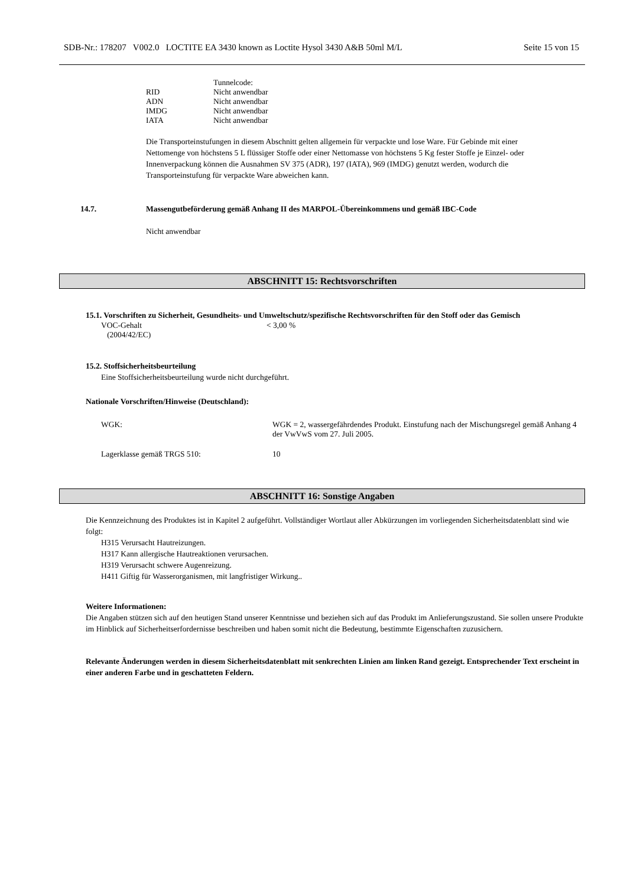SDB-Nr.: 178207 V002.0 LOCTITE EA 3430 known as Loctite Hysol 3430 A&B 50ml M/L Seite 15 von 15
Tunnelcode:
RID Nicht anwendbar
ADN Nicht anwendbar
IMDG Nicht anwendbar
IATA Nicht anwendbar
Die Transporteinstufungen in diesem Abschnitt gelten allgemein für verpackte und lose Ware. Für Gebinde mit einer Nettomenge von höchstens 5 L flüssiger Stoffe oder einer Nettomasse von höchstens 5 Kg fester Stoffe je Einzel- oder Innenverpackung können die Ausnahmen SV 375 (ADR), 197 (IATA), 969 (IMDG) genutzt werden, wodurch die Transporteinstufung für verpackte Ware abweichen kann.
14.7. Massengutbeförderung gemäß Anhang II des MARPOL-Übereinkommens und gemäß IBC-Code
Nicht anwendbar
ABSCHNITT 15: Rechtsvorschriften
15.1. Vorschriften zu Sicherheit, Gesundheits- und Umweltschutz/spezifische Rechtsvorschriften für den Stoff oder das Gemisch
VOC-Gehalt
(2004/42/EC) < 3,00 %
15.2. Stoffsicherheitsbeurteilung
Eine Stoffsicherheitsbeurteilung wurde nicht durchgeführt.
Nationale Vorschriften/Hinweise (Deutschland):
WGK: WGK = 2, wassergefährdendes Produkt. Einstufung nach der Mischungsregel gemäß Anhang 4 der VwVwS vom 27. Juli 2005.
Lagerklasse gemäß TRGS 510: 10
ABSCHNITT 16: Sonstige Angaben
Die Kennzeichnung des Produktes ist in Kapitel 2 aufgeführt. Vollständiger Wortlaut aller Abkürzungen im vorliegenden Sicherheitsdatenblatt sind wie folgt:
H315 Verursacht Hautreizungen.
H317 Kann allergische Hautreaktionen verursachen.
H319 Verursacht schwere Augenreizung.
H411 Giftig für Wasserorganismen, mit langfristiger Wirkung..
Weitere Informationen:
Die Angaben stützen sich auf den heutigen Stand unserer Kenntnisse und beziehen sich auf das Produkt im Anlieferungszustand. Sie sollen unsere Produkte im Hinblick auf Sicherheitserfordernisse beschreiben und haben somit nicht die Bedeutung, bestimmte Eigenschaften zuzusichern.
Relevante Änderungen werden in diesem Sicherheitsdatenblatt mit senkrechten Linien am linken Rand gezeigt. Entsprechender Text erscheint in einer anderen Farbe und in geschatteten Feldern.